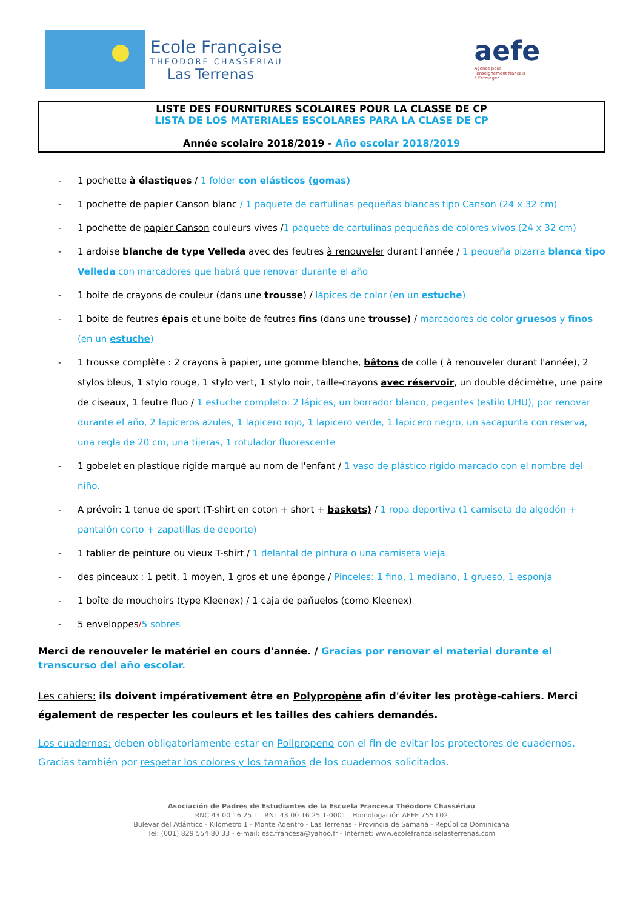Ecole Française
THEODORE CHASSERIAU
Las Terrenas
aefe
Agence pour
l'enseignement français
à l'étranger
LISTE DES FOURNITURES SCOLAIRES POUR LA CLASSE DE CP
LISTA DE LOS MATERIALES ESCOLARES PARA LA CLASE DE CP
Année scolaire 2018/2019 - Año escolar 2018/2019
- 1 pochette à élastiques / 1 folder con elásticos (gomas)
- 1 pochette de papier Canson blanc / 1 paquete de cartulinas pequeñas blancas tipo Canson (24 x 32 cm)
- 1 pochette de papier Canson couleurs vives /1 paquete de cartulinas pequeñas de colores vivos (24 x 32 cm)
- 1 ardoise blanche de type Velleda avec des feutres à renouveler durant l'année / 1 pequeña pizarra blanca tipo Velleda con marcadores que habrá que renovar durante el año
- 1 boite de crayons de couleur (dans une trousse) / lápices de color (en un estuche)
- 1 boite de feutres épais et une boite de feutres fins (dans une trousse) / marcadores de color gruesos y finos (en un estuche)
- 1 trousse complète : 2 crayons à papier, une gomme blanche, bâtons de colle ( à renouveler durant l'année), 2 stylos bleus, 1 stylo rouge, 1 stylo vert, 1 stylo noir, taille-crayons avec réservoir, un double décimètre, une paire de ciseaux, 1 feutre fluo / 1 estuche completo: 2 lápices, un borrador blanco, pegantes (estilo UHU), por renovar durante el año, 2 lapiceros azules, 1 lapicero rojo, 1 lapicero verde, 1 lapicero negro, un sacapunta con reserva, una regla de 20 cm, una tijeras, 1 rotulador fluorescente
- 1 gobelet en plastique rigide marqué au nom de l'enfant / 1 vaso de plástico rígido marcado con el nombre del niño.
- A prévoir: 1 tenue de sport (T-shirt en coton + short + baskets) / 1 ropa deportiva (1 camiseta de algodón + pantalón corto + zapatillas de deporte)
- 1 tablier de peinture ou vieux T-shirt / 1 delantal de pintura o una camiseta vieja
- des pinceaux : 1 petit, 1 moyen, 1 gros et une éponge / Pinceles: 1 fino, 1 mediano, 1 grueso, 1 esponja
- 1 boîte de mouchoirs (type Kleenex) / 1 caja de pañuelos (como Kleenex)
- 5 enveloppes/5 sobres
Merci de renouveler le matériel en cours d'année. / Gracias por renovar el material durante el transcurso del año escolar.
Les cahiers: ils doivent impérativement être en Polypropène afin d'éviter les protège-cahiers. Merci également de respecter les couleurs et les tailles des cahiers demandés.
Los cuadernos: deben obligatoriamente estar en Polipropeno con el fin de evitar los protectores de cuadernos. Gracias también por respetar los colores y los tamaños de los cuadernos solicitados.
Asociación de Padres de Estudiantes de la Escuela Francesa Théodore Chassériau
RNC 43 00 16 25 1 RNL 43 00 16 25 1-0001 Homologación AEFE 755 L02
Bulevar del Atlántico - Kilometro 1 - Monte Adentro - Las Terrenas - Provincia de Samaná - República Dominicana
Tel: (001) 829 554 80 33 - e-mail: esc.francesa@yahoo.fr - Internet: www.ecolefrancaiselasterrenas.com